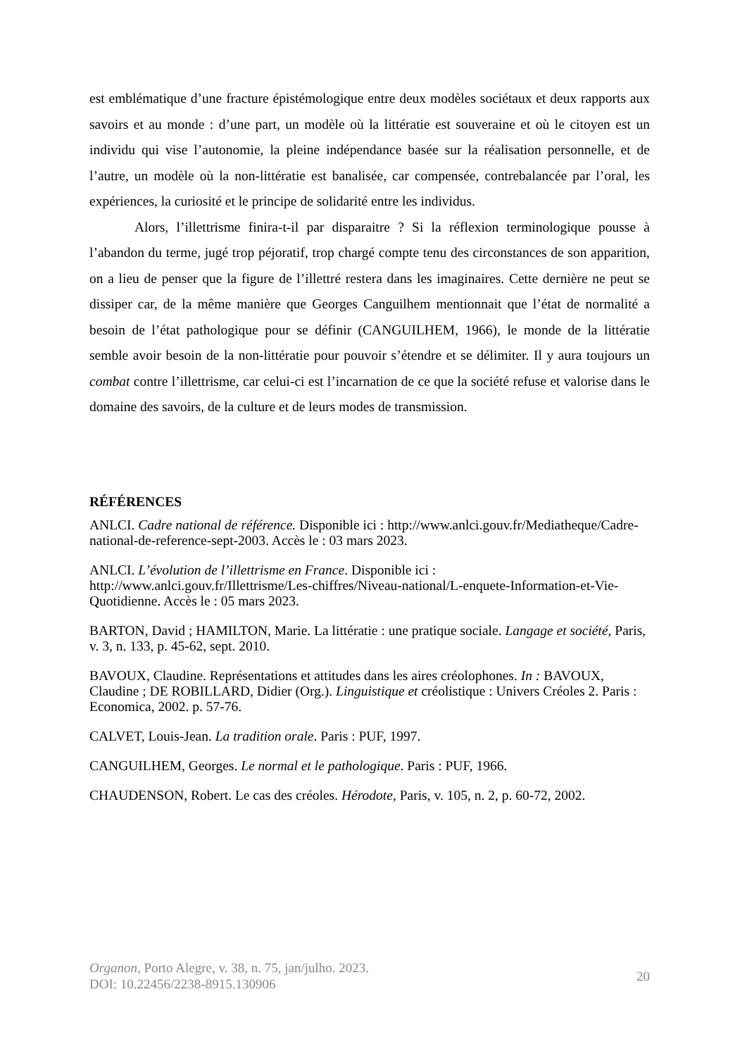est emblématique d’une fracture épistémologique entre deux modèles sociétaux et deux rapports aux savoirs et au monde : d’une part, un modèle où la littératie est souveraine et où le citoyen est un individu qui vise l’autonomie, la pleine indépendance basée sur la réalisation personnelle, et de l’autre, un modèle où la non-littératie est banalisée, car compensée, contrebalancée par l’oral, les expériences, la curiosité et le principe de solidarité entre les individus.
Alors, l’illettrisme finira-t-il par disparaitre ? Si la réflexion terminologique pousse à l’abandon du terme, jugé trop péjoratif, trop chargé compte tenu des circonstances de son apparition, on a lieu de penser que la figure de l’illettré restera dans les imaginaires. Cette dernière ne peut se dissiper car, de la même manière que Georges Canguilhem mentionnait que l’état de normalité a besoin de l’état pathologique pour se définir (CANGUILHEM, 1966), le monde de la littératie semble avoir besoin de la non-littératie pour pouvoir s’étendre et se délimiter. Il y aura toujours un combat contre l’illettrisme, car celui-ci est l’incarnation de ce que la société refuse et valorise dans le domaine des savoirs, de la culture et de leurs modes de transmission.
RÉFÉRENCES
ANLCI. Cadre national de référence. Disponible ici : http://www.anlci.gouv.fr/Mediatheque/Cadre-national-de-reference-sept-2003. Accès le : 03 mars 2023.
ANLCI. L’évolution de l’illettrisme en France. Disponible ici : http://www.anlci.gouv.fr/Illettrisme/Les-chiffres/Niveau-national/L-enquete-Information-et-Vie-Quotidienne. Accès le : 05 mars 2023.
BARTON, David ; HAMILTON, Marie. La littératie : une pratique sociale. Langage et société, Paris, v. 3, n. 133, p. 45-62, sept. 2010.
BAVOUX, Claudine. Représentations et attitudes dans les aires créolophones. In : BAVOUX, Claudine ; DE ROBILLARD, Didier (Org.). Linguistique et créolistique : Univers Créoles 2. Paris : Economica, 2002. p. 57-76.
CALVET, Louis-Jean. La tradition orale. Paris : PUF, 1997.
CANGUILHEM, Georges. Le normal et le pathologique. Paris : PUF, 1966.
CHAUDENSON, Robert. Le cas des créoles. Hérodote, Paris, v. 105, n. 2, p. 60-72, 2002.
Organon, Porto Alegre, v. 38, n. 75, jan/julho. 2023.
DOI: 10.22456/2238-8915.130906
20